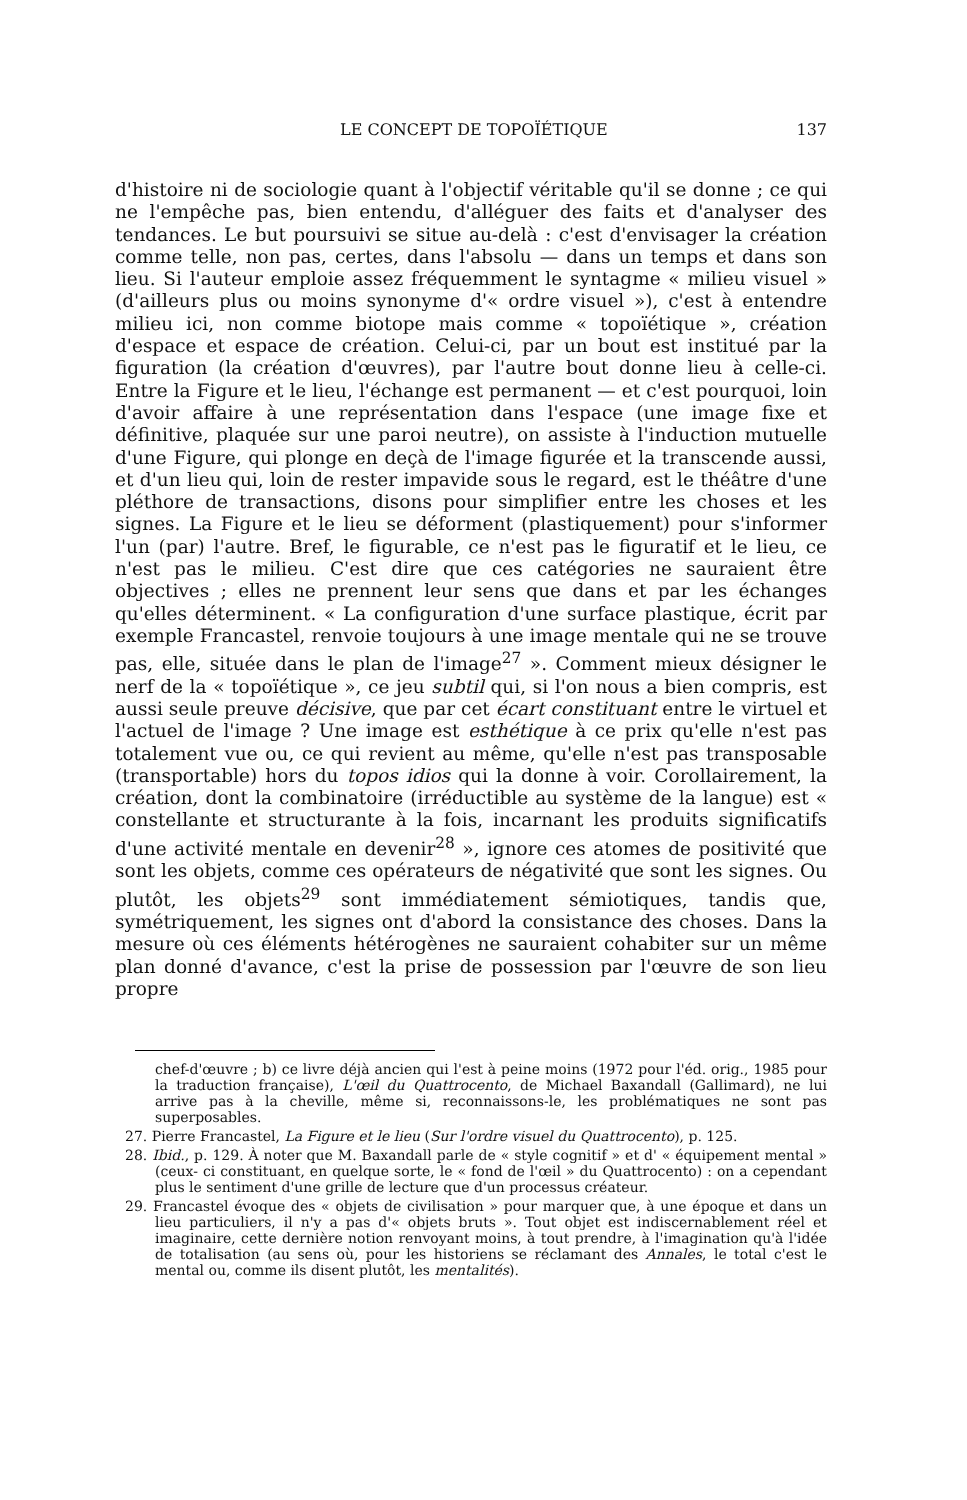LE CONCEPT DE TOPOÏÉTIQUE 137
d'histoire ni de sociologie quant à l'objectif véritable qu'il se donne ; ce qui ne l'empêche pas, bien entendu, d'alléguer des faits et d'analyser des tendances. Le but poursuivi se situe au-delà : c'est d'envisager la création comme telle, non pas, certes, dans l'absolu — dans un temps et dans son lieu. Si l'auteur emploie assez fréquemment le syntagme « milieu visuel » (d'ailleurs plus ou moins synonyme d'« ordre visuel »), c'est à entendre milieu ici, non comme biotope mais comme « topoïétique », création d'espace et espace de création. Celui-ci, par un bout est institué par la figuration (la création d'œuvres), par l'autre bout donne lieu à celle-ci. Entre la Figure et le lieu, l'échange est permanent — et c'est pourquoi, loin d'avoir affaire à une représentation dans l'espace (une image fixe et définitive, plaquée sur une paroi neutre), on assiste à l'induction mutuelle d'une Figure, qui plonge en deçà de l'image figurée et la transcende aussi, et d'un lieu qui, loin de rester impavide sous le regard, est le théâtre d'une pléthore de transactions, disons pour simplifier entre les choses et les signes. La Figure et le lieu se déforment (plastiquement) pour s'informer l'un (par) l'autre. Bref, le figurable, ce n'est pas le figuratif et le lieu, ce n'est pas le milieu. C'est dire que ces catégories ne sauraient être objectives ; elles ne prennent leur sens que dans et par les échanges qu'elles déterminent. « La configuration d'une surface plastique, écrit par exemple Francastel, renvoie toujours à une image mentale qui ne se trouve pas, elle, située dans le plan de l'image<sup>27</sup> ». Comment mieux désigner le nerf de la « topoïétique », ce jeu subtil qui, si l'on nous a bien compris, est aussi seule preuve décisive, que par cet écart constituant entre le virtuel et l'actuel de l'image ? Une image est esthétique à ce prix qu'elle n'est pas totalement vue ou, ce qui revient au même, qu'elle n'est pas transposable (transportable) hors du topos idios qui la donne à voir. Corollairement, la création, dont la combinatoire (irréductible au système de la langue) est « constellante et structurante à la fois, incarnant les produits significatifs d'une activité mentale en devenir<sup>28</sup> », ignore ces atomes de positivité que sont les objets, comme ces opérateurs de négativité que sont les signes. Ou plutôt, les objets<sup>29</sup> sont immédiatement sémiotiques, tandis que, symétriquement, les signes ont d'abord la consistance des choses. Dans la mesure où ces éléments hétérogènes ne sauraient cohabiter sur un même plan donné d'avance, c'est la prise de possession par l'œuvre de son lieu propre
chef-d'œuvre ; b) ce livre déjà ancien qui l'est à peine moins (1972 pour l'éd. orig., 1985 pour la traduction française), L'œil du Quattrocento, de Michael Baxandall (Gallimard), ne lui arrive pas à la cheville, même si, reconnaissons-le, les problématiques ne sont pas superposables.
27. Pierre Francastel, La Figure et le lieu (Sur l'ordre visuel du Quattrocento), p. 125.
28. Ibid., p. 129. À noter que M. Baxandall parle de « style cognitif » et d' « équipement mental » (ceux- ci constituant, en quelque sorte, le « fond de l'œil » du Quattrocento) : on a cependant plus le sentiment d'une grille de lecture que d'un processus créateur.
29. Francastel évoque des « objets de civilisation » pour marquer que, à une époque et dans un lieu particuliers, il n'y a pas d'« objets bruts ». Tout objet est indiscernablement réel et imaginaire, cette dernière notion renvoyant moins, à tout prendre, à l'imagination qu'à l'idée de totalisation (au sens où, pour les historiens se réclamant des Annales, le total c'est le mental ou, comme ils disent plutôt, les mentalités).